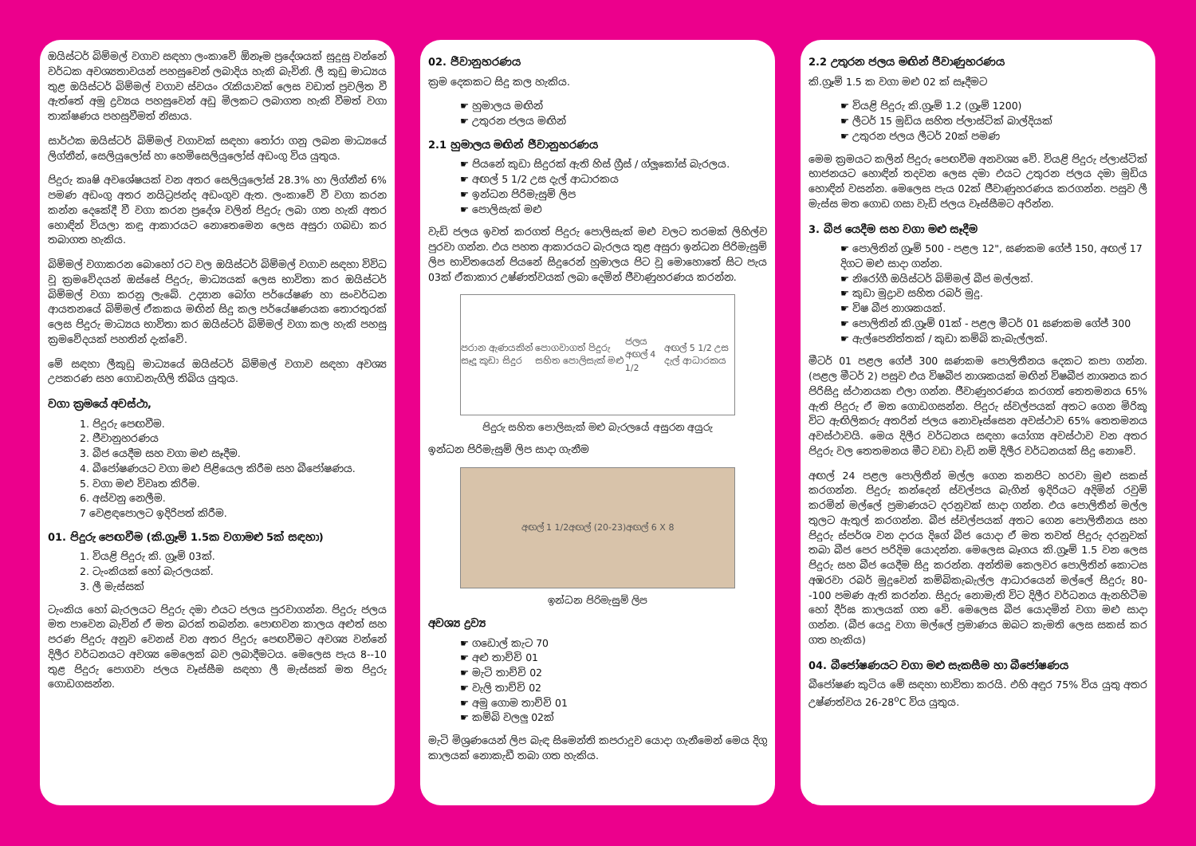ඔයිස්ටර් බිම්මල් වගාව සඳහා ලංකාවේ ඕනෑම ප්‍රදේශයක් සුදුසු වන්නේ වර්ධක අවශ්‍යතාවයන් පහසුවෙන් ලබාදිය හැකි බැවිනි. ලී කුඩු මාධ්‍යය තුළ ඔයිස්ටර් බිම්මල් වගාව ස්වයං රැකියාවක් ලෙස වඩාත් ප්‍රචලිත වී ඇත්තේ අමු ද්‍රව්‍යය පහසුවෙන් අඩු මිලකට ලබාගත හැකි වීමත් වගා තාක්ෂණය පහසුවීමත් නිසාය.
සාර්ථක ඔයිස්ටර් බිම්මල් වගාවක් සඳහා තෝරා ගනු ලබන මාධ්‍යයේ ලිග්නීන්, සෙලියුලෝස් හා හෙමිසෙලියුලෝස් අඩංගු විය යුතුය.
පිදුරු කෘෂි අවශේෂයක් වන අතර සෙලියුලෝස් 28.3% හා ලිග්නීන් 6% පමණ අඩංගු අතර නයිට්‍රජන්ද අඩංගුව ඇත. ලංකාවේ වී වගා කරන කන්න දෙකේදී වී වගා කරන ප්‍රදේශ වලින් පිදුරු ලබා ගත හැකි අතර හොඳින් වියලා කඳු ආකාරයට නොතෙමෙන ලෙස අසුරා ගබඩා කර තබාගත හැකිය.
බිම්මල් වගාකරන බොහෝ රට වල ඔයිස්ටර් බිම්මල් වගාව සඳහා විවිධ වූ ක්‍රමවේදයන් ඔස්සේ පිදුරු, මාධ්‍යයක් ලෙස භාවිතා කර ඔයිස්ටර් බිම්මල් වගා කරනු ලැබේ. උද්‍යාන බෝග පර්යේෂණ හා සංවර්ධන ආයතනයේ බිම්මල් ඒකකය මඟින් සිදු කල පර්යේෂණයක තොරතුරක් ලෙස පිදුරු මාධ්‍යය භාවිතා කර ඔයිස්ටර් බිම්මල් වගා කල හැකි පහසු ක්‍රමවේදයක් පහතින් දැක්වේ.
මේ සඳහා ලීකුඩු මාධ්‍යයේ ඔයිස්ටර් බිම්මල් වගාව සඳහා අවශ්‍ය උපකරණ සහ ගොඩනැගිලි තිබිය යුතුය.
වගා ක්‍රමයේ අවස්ථා,
1. පිදුරු පෙඟවීම.
2. ජීවානුහරණය
3. බීජ යෙදීම සහ වගා මළු සෑදීම.
4. බීජෝෂණයට වගා මළු පිළියෙල කිරීම සහ බීජෝෂණය.
5. වගා මළු විවෘත කිරීම.
6. අස්වනු නෙලීම.
7 වෙළඳපොලට ඉදිරිපත් කිරීම.
01. පිදුරු පෙඟවීම (කි.ග්‍රෑම් 1.5ක වගාමළු 5ක් සඳහා)
1. වියළි පිදුරු කි. ග්‍රෑම් 03ක්.
2. ටැංකියක් හෝ බැරලයක්.
3. ලී මැස්සක්
ටැංකිය හෝ බැරලයට පිදුරු දමා එයට ජලය පුරවාගන්න. පිදුරු ජලය මත පාවෙන බැවින් ඒ මත බරක් තබන්න. පොඟවන කාලය අළුත් සහ පරණ පිදුරු අනුව වෙනස් වන අතර පිදුරු පෙඟවීමට අවශ්‍ය වන්නේ දිලීර වර්ධනයට අවශ්‍ය මෙලෙක් බව ලබාදීමටය. මෙලෙස පැය 8--10 තුළ පිදුරු පොගවා ජලය වෑස්සීම සඳහා ලී මැස්සක් මත පිදුරු ගොඩගසන්න.
02. ජීවානුහරණය
ක්‍රම දෙකකට සිදු කල හැකිය.
☛ හුමාලය මඟින්
☛ උතුරන ජලය මඟින්
2.1 හුමාලය මඟින් ජීවානුහරණය
☛ පියනේ කුඩා සිදුරක් ඇති හිස් ග්‍රීස් / ග්ලූකෝස් බැරලය.
☛ අඟල් 5 1/2 උස දැල් ආධාරකය
☛ ඉන්ධන පිරිමැසුම් ලිප
☛ පොලිසැක් මළු
වැඩි ජලය ඉවත් කරගත් පිදුරු පොලිසැක් මළු වලට තරමක් ලිහිල්ව පුරවා ගන්න. එය පහත ආකාරයට බැරලය තුළ අසුරා ඉන්ධන පිරිමැසුම් ලිප භාවිතයෙන් පියනේ සිදුරෙන් හුමාලය පිට වූ මොහොතේ සිට පැය 03ක් ඒකාකාර උෂ්ණත්වයක් ලබා දෙමින් ජීවාණුහරණය කරන්න.
පරාන ඇණයකින් සෑදූ කුඩා සිදුර පොගවාගත් පිදුරු සහිත පොලිසැක් මළු ජලය අඟල් 4 1/2 අඟල් 5 1/2 උස දැල් ආධාරකය
පිදුරු සහිත පොලිසැක් මළු බැරලයේ අසුරන අයුරු
ඉන්ධන පිරිමැසුම් ලිප සාදා ගැනීම
අඟල් 1 1/2 අඟල් (20-23) අඟල් 6 X 8
ඉන්ධන පිරිමැසුම් ලිප
අවශ්‍ය ද්‍රව්‍ය
☛ ගඩොල් කැට 70
☛ අළු තාච්චි 01
☛ මැටි තාච්චි 02
☛ වැලි තාච්චි 02
☛ අමු ගොම තාච්චි 01
☛ කම්බි වලලු 02ක්
මැටි මිශ්‍රණයෙන් ලිප බැඳ සිමෙන්ති කපරාදුව යොදා ගැනීමෙන් මෙය දිගු කාලයක් නොකැඩී තබා ගත හැකිය.
2.2 උතුරන ජලය මඟින් ජීවාණුහරණය
කි.ග්‍රෑම් 1.5 ක වගා මළු 02 ක් සෑදීමට
☛ වියළි පිදුරු කි.ග්‍රෑම් 1.2 (ග්‍රෑම් 1200)
☛ ලීටර් 15 මුඩිය සහිත ප්ලාස්ටික් බාල්දියක්
☛ උතුරන ජලය ලීටර් 20ක් පමණ
මෙම ක්‍රමයට කලින් පිදුරු පෙඟවීම අනවශ්‍ය වේ. වියළි පිදුරු ප්ලාස්ටික් භාජනයට හොඳින් තදවන ලෙස දමා එයට උතුරන ජලය දමා මුඩිය හොඳින් වසන්න. මෙලෙස පැය 02ක් ජීවාණුහරණය කරගන්න. පසුව ලී මැස්ස මත ගොඩ ගසා වැඩි ජලය වෑස්සීමට අරින්න.
3. බීජ යෙදීම සහ වගා මළු සෑදීම
☛ පොලිතින් ග්‍රෑම් 500 - පළල 12", ඝණකම ගේජ් 150, අඟල් 17 දිගට මළු සාදා ගන්න.
☛ නිරෝගී ඔයිස්ටර් බිම්මල් බීජ මල්ලක්.
☛ කුඩා මුද්‍රාව සහිත රබර් මුදු.
☛ විෂ බීජ නාශකයක්.
☛ පොලිතින් කි.ග්‍රෑම් 01ක් - පළල මීටර් 01 ඝණකම ගේජ් 300
☛ ඇල්පෙනිත්තක් / කුඩා කම්බි කැබැල්ලක්.
මීටර් 01 පළල ගේජ් 300 ඝණකම පොලිතීනය දෙකට කපා ගන්න. (පළල මීටර් 2) පසුව එය විෂබීජ නාශකයක් මඟින් විෂබීජ නාශනය කර පිරිසිදු ස්ථානයක එලා ගන්න. ජීවාණුහරණය කරගත් තෙතමනය 65% ඇති පිදුරු ඒ මත ගොඩගසන්න. පිදුරු ස්වල්පයක් අතට ගෙන මිරිකූ විට ඇඟිලිකරු අතරින් ජලය නොවෑස්සෙන අවස්ථාව 65% තෙතමනය අවස්ථාවයි. මෙය දිලීර වර්ධනය සඳහා යෝග්‍ය අවස්ථාව වන අතර පිදුරු වල තෙතමනය මීට වඩා වැඩි නම් දිලීර වර්ධනයක් සිදු නොවේ.
අඟල් 24 පළල පොලිතීන් මල්ල ගෙන කනපිට හරවා මුළු සකස් කරගන්න. පිදුරු කන්දෙන් ස්වල්පය බැගින් ඉදිරියට අදිමින් රවුම් කරමින් මල්ලේ ප්‍රමාණයට දරනුවක් සාදා ගන්න. එය පොලිතීන් මල්ල තුලට ඇතුල් කරගන්න. බීජ ස්වල්පයක් අතට ගෙන පොලිතීනය සහ පිදුරු ස්පර්ශ වන දාරය දිගේ බීජ යොදා ඒ මත තවත් පිදුරු දරනුවක් තබා බීජ පෙර පරිදිම යොදන්න. මෙලෙස බෑගය කි.ග්‍රෑම් 1.5 වන ලෙස පිදුරු සහ බීජ යෙදීම සිදු කරන්න. අන්තිම කෙලවර පොලිතින් කොටස අඹරවා රබර් මුදුවෙන් කම්බිකැබැල්ල ආධාරයෙන් මල්ලේ සිදුරු 80--100 පමණ ඇති කරන්න. සිදුරු නොමැති විට දිලීර වර්ධනය ඇනහිටීම හෝ දීර්ඝ කාලයක් ගත වේ. මෙලෙස බීජ යොදමින් වගා මළු සාදා ගන්න. (බීජ යෙදූ වගා මල්ලේ ප්‍රමාණය ඔබට කැමති ලෙස සකස් කර ගත හැකිය)
04. බීජෝෂණයට වගා මළු සැකසීම හා බීජෝෂණය
බීජෝෂණ කුටිය මේ සඳහා භාවිතා කරයි. එහි අඳුර 75% විය යුතු අතර උෂ්ණත්වය 26-28<sup>o</sup>C විය යුතුය.